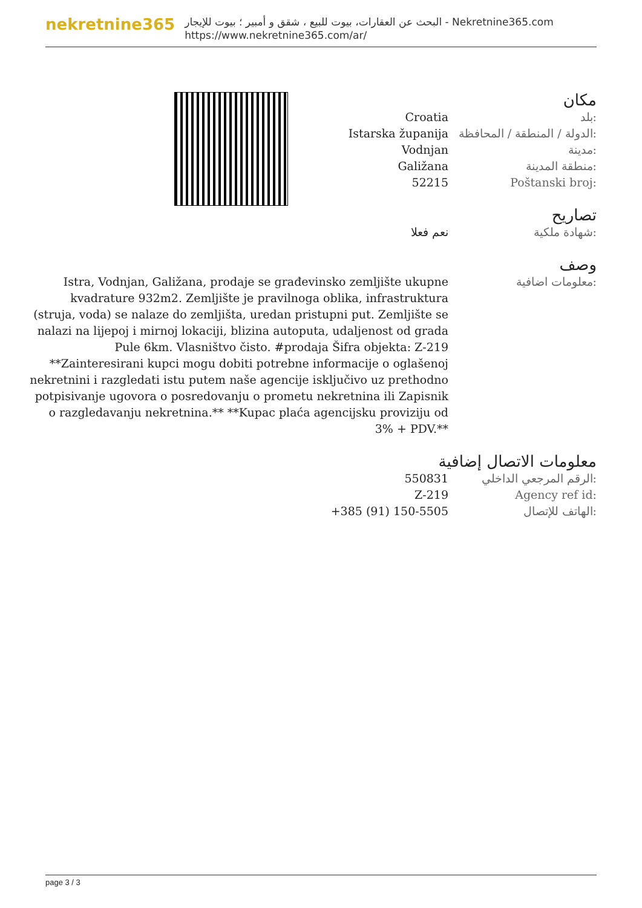nekretnine365
البحث عن العقارات، بيوت للبيع ، شقق و أمبير ؛ بيوت للإيجار - Nekretnine365.com
https://www.nekretnine365.com/ar/
مكان
| Croatia | بلد: |
| Istarska županija | الدولة / المنطقة / المحافظة: |
| Vodnjan | مدينة: |
| Galižana | منطقة المدينة: |
| 52215 | Poštanski broj: |
تصاريح
| نعم فعلا | شهادة ملكية: |
وصف
| Istra, Vodnjan, Galižana, prodaje se građevinsko zemljište ukupne kvadrature 932m2. Zemljište je pravilnoga oblika, infrastruktura (struja, voda) se nalaze do zemljišta, uredan pristupni put. Zemljište se nalazi na lijepoj i mirnoj lokaciji, blizina autoputa, udaljenost od grada Pule 6km. Vlasništvo čisto. #prodaja Šifra objekta: Z-219 **Zainteresirani kupci mogu dobiti potrebne informacije o oglašenoj nekretnini i razgledati istu putem naše agencije isključivo uz prethodno potpisivanje ugovora o posredovanju o prometu nekretnina ili Zapisnik o razgledavanju nekretnina.** **Kupac plaća agencijsku proviziju od 3% + PDV.** | معلومات اضافية: |
معلومات الاتصال إضافية
| 550831 | الرقم المرجعي الداخلي: |
| Z-219 | Agency ref id: |
| +385 (91) 150-5505 | الهاتف للإتصال: |
page 3 / 3